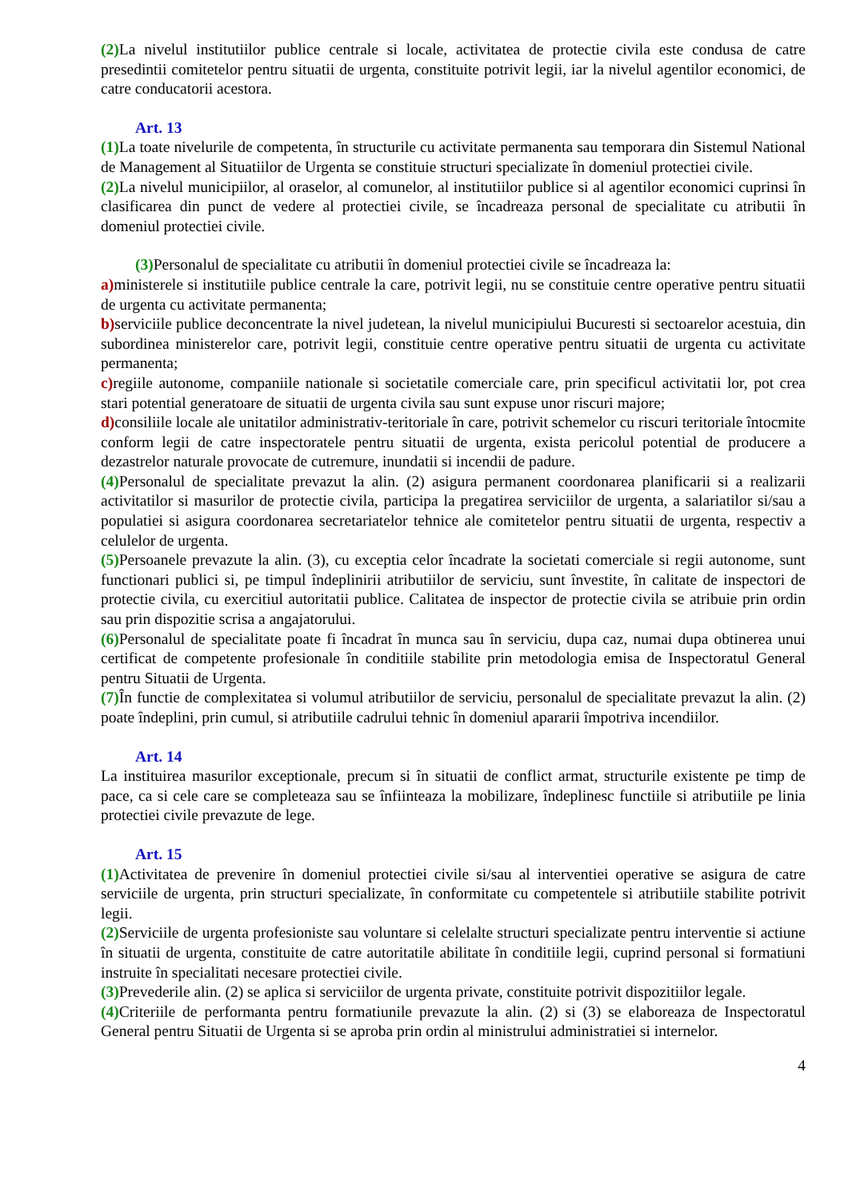(2) La nivelul institutiilor publice centrale si locale, activitatea de protectie civila este condusa de catre presedintii comitetelor pentru situatii de urgenta, constituite potrivit legii, iar la nivelul agentilor economici, de catre conducatorii acestora.
Art. 13
(1) La toate nivelurile de competenta, în structurile cu activitate permanenta sau temporara din Sistemul National de Management al Situatiilor de Urgenta se constituie structuri specializate în domeniul protectiei civile.
(2) La nivelul municipiilor, al oraselor, al comunelor, al institutiilor publice si al agentilor economici cuprinsi în clasificarea din punct de vedere al protectiei civile, se încadreaza personal de specialitate cu atributii în domeniul protectiei civile.
(3) Personalul de specialitate cu atributii în domeniul protectiei civile se încadreaza la:
a) ministerele si institutiile publice centrale la care, potrivit legii, nu se constituie centre operative pentru situatii de urgenta cu activitate permanenta;
b) serviciile publice deconcentrate la nivel judetean, la nivelul municipiului Bucuresti si sectoarelor acestuia, din subordinea ministerelor care, potrivit legii, constituie centre operative pentru situatii de urgenta cu activitate permanenta;
c) regiile autonome, companiile nationale si societatile comerciale care, prin specificul activitatii lor, pot crea stari potential generatoare de situatii de urgenta civila sau sunt expuse unor riscuri majore;
d) consiliile locale ale unitatilor administrativ-teritoriale în care, potrivit schemelor cu riscuri teritoriale întocmite conform legii de catre inspectoratele pentru situatii de urgenta, exista pericolul potential de producere a dezastrelor naturale provocate de cutremure, inundatii si incendii de padure.
(4) Personalul de specialitate prevazut la alin. (2) asigura permanent coordonarea planificarii si a realizarii activitatilor si masurilor de protectie civila, participa la pregatirea serviciilor de urgenta, a salariatilor si/sau a populatiei si asigura coordonarea secretariatelor tehnice ale comitetelor pentru situatii de urgenta, respectiv a celulelor de urgenta.
(5) Persoanele prevazute la alin. (3), cu exceptia celor încadrate la societati comerciale si regii autonome, sunt functionari publici si, pe timpul îndeplinirii atributiilor de serviciu, sunt învestite, în calitate de inspectori de protectie civila, cu exercitiul autoritatii publice. Calitatea de inspector de protectie civila se atribuie prin ordin sau prin dispozitie scrisa a angajatorului.
(6) Personalul de specialitate poate fi încadrat în munca sau în serviciu, dupa caz, numai dupa obtinerea unui certificat de competente profesionale în conditiile stabilite prin metodologia emisa de Inspectoratul General pentru Situatii de Urgenta.
(7) În functie de complexitatea si volumul atributiilor de serviciu, personalul de specialitate prevazut la alin. (2) poate îndeplini, prin cumul, si atributiile cadrului tehnic în domeniul apararii împotriva incendiilor.
Art. 14
La instituirea masurilor exceptionale, precum si în situatii de conflict armat, structurile existente pe timp de pace, ca si cele care se completeaza sau se înfiinteaza la mobilizare, îndeplinesc functiile si atributiile pe linia protectiei civile prevazute de lege.
Art. 15
(1) Activitatea de prevenire în domeniul protectiei civile si/sau al interventiei operative se asigura de catre serviciile de urgenta, prin structuri specializate, în conformitate cu competentele si atributiile stabilite potrivit legii.
(2) Serviciile de urgenta profesioniste sau voluntare si celelalte structuri specializate pentru interventie si actiune în situatii de urgenta, constituite de catre autoritatile abilitate în conditiile legii, cuprind personal si formatiuni instruite în specialitati necesare protectiei civile.
(3) Prevederile alin. (2) se aplica si serviciilor de urgenta private, constituite potrivit dispozitiilor legale.
(4) Criteriile de performanta pentru formatiunile prevazute la alin. (2) si (3) se elaboreaza de Inspectoratul General pentru Situatii de Urgenta si se aproba prin ordin al ministrului administratiei si internelor.
4